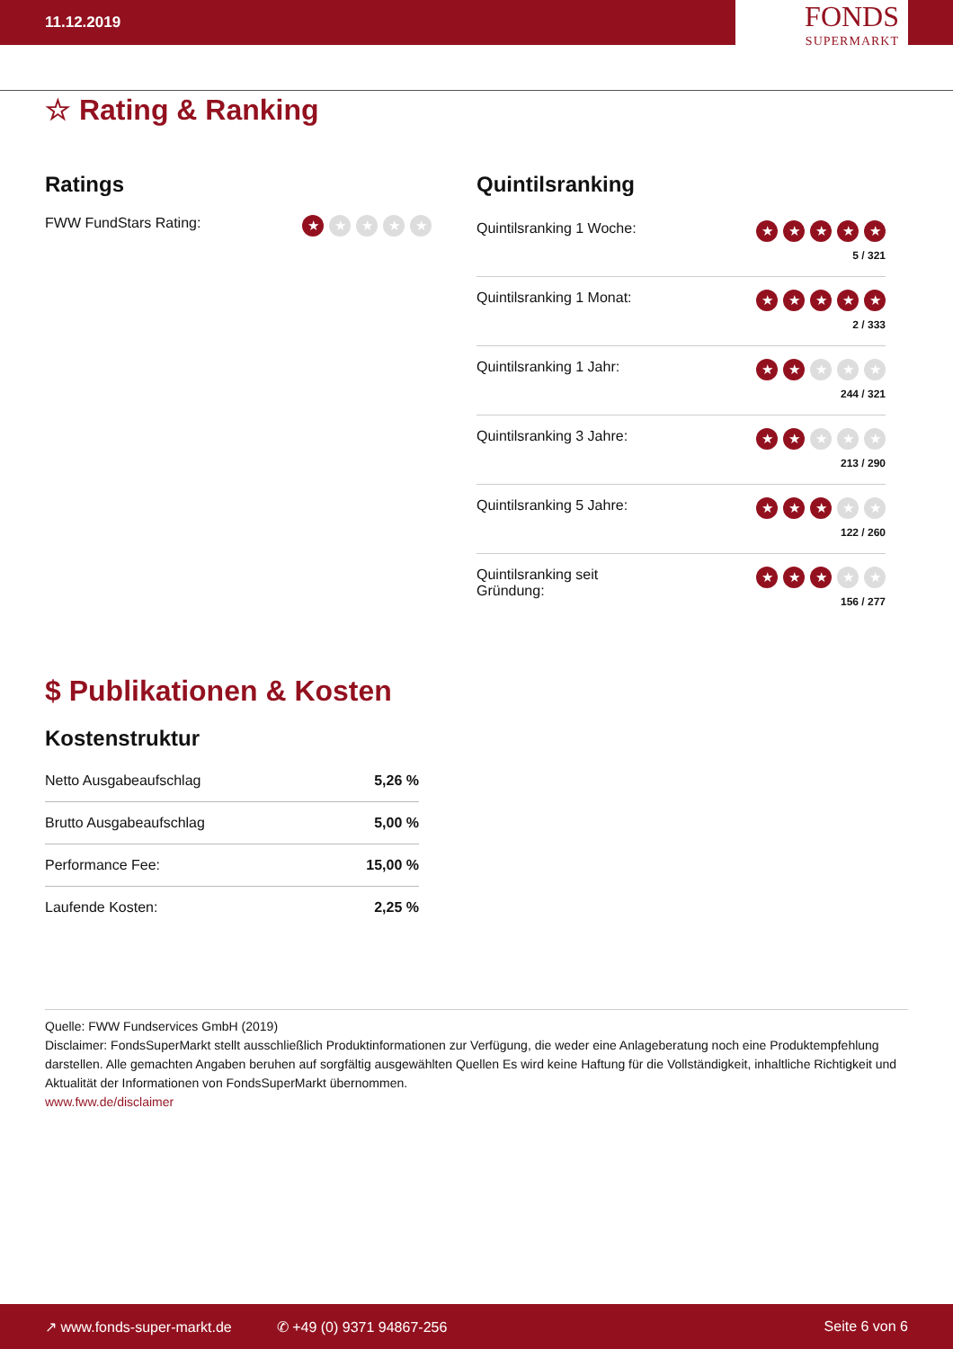11.12.2019
FONDS
SUPERMARKT
☆ Rating & Ranking
Ratings
FWW FundStars Rating: ★ ★ ★ ★ ★
Quintilsranking
Quintilsranking 1 Woche:
★ ★ ★ ★ ★
5 / 321
Quintilsranking 1 Monat:
★ ★ ★ ★ ★
2 / 333
Quintilsranking 1 Jahr:
★ ★ ★ ★ ★
244 / 321
Quintilsranking 3 Jahre:
★ ★ ★ ★ ★
213 / 290
Quintilsranking 5 Jahre:
★ ★ ★ ★ ★
122 / 260
Quintilsranking seit
Gründung:
★ ★ ★ ★ ★
156 / 277
$ Publikationen & Kosten
Kostenstruktur
| Netto Ausgabeaufschlag | 5,26 % |
| Brutto Ausgabeaufschlag | 5,00 % |
| Performance Fee: | 15,00 % |
| Laufende Kosten: | 2,25 % |
Quelle: FWW Fundservices GmbH (2019)
Disclaimer: FondsSuperMarkt stellt ausschließlich Produktinformationen zur Verfügung, die weder eine Anlageberatung noch eine Produktempfehlung darstellen. Alle gemachten Angaben beruhen auf sorgfältig ausgewählten Quellen Es wird keine Haftung für die Vollständigkeit, inhaltliche Richtigkeit und Aktualität der Informationen von FondsSuperMarkt übernommen.
www.fww.de/disclaimer
↗ www.fonds-super-markt.de ✆ +49 (0) 9371 94867-256 Seite 6 von 6